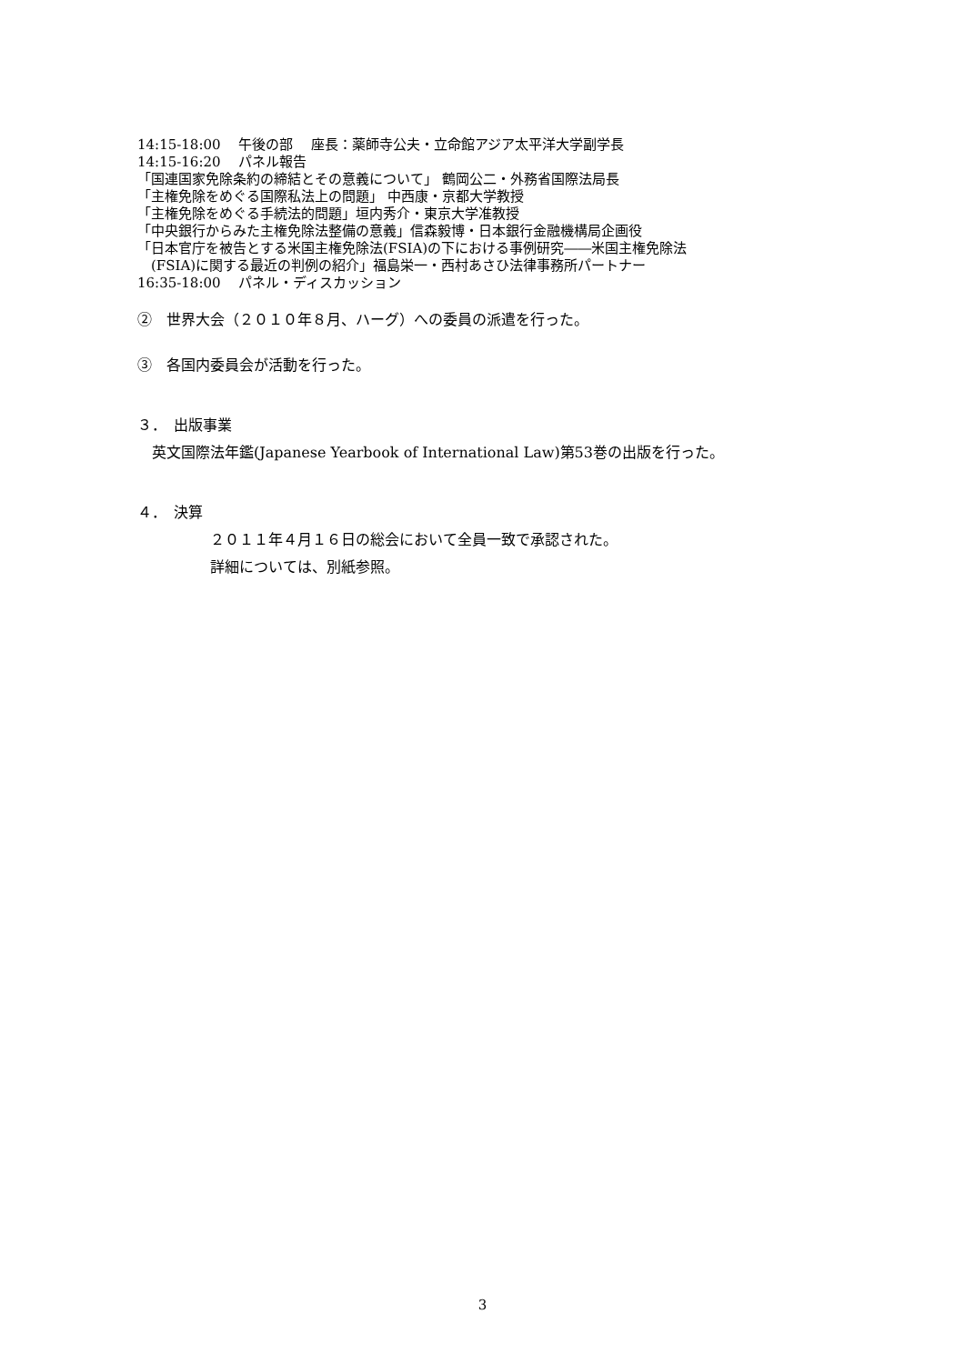14:15-18:00　 午後の部　 座長：薬師寺公夫・立命館アジア太平洋大学副学長
14:15-16:20　 パネル報告
「国連国家免除条約の締結とその意義について」 鶴岡公二・外務省国際法局長
「主権免除をめぐる国際私法上の問題」 中西康・京都大学教授
「主権免除をめぐる手続法的問題」垣内秀介・東京大学准教授
「中央銀行からみた主権免除法整備の意義」信森毅博・日本銀行金融機構局企画役
「日本官庁を被告とする米国主権免除法(FSIA)の下における事例研究――米国主権免除法
　(FSIA)に関する最近の判例の紹介」福島栄一・西村あさひ法律事務所パートナー
16:35-18:00　 パネル・ディスカッション
②　世界大会（２０１０年８月、ハーグ）への委員の派遣を行った。
③　各国内委員会が活動を行った。
３．　出版事業
　英文国際法年鑑(Japanese Yearbook of International Law)第53巻の出版を行った。
４．　決算
２０１１年４月１６日の総会において全員一致で承認された。
詳細については、別紙参照。
3